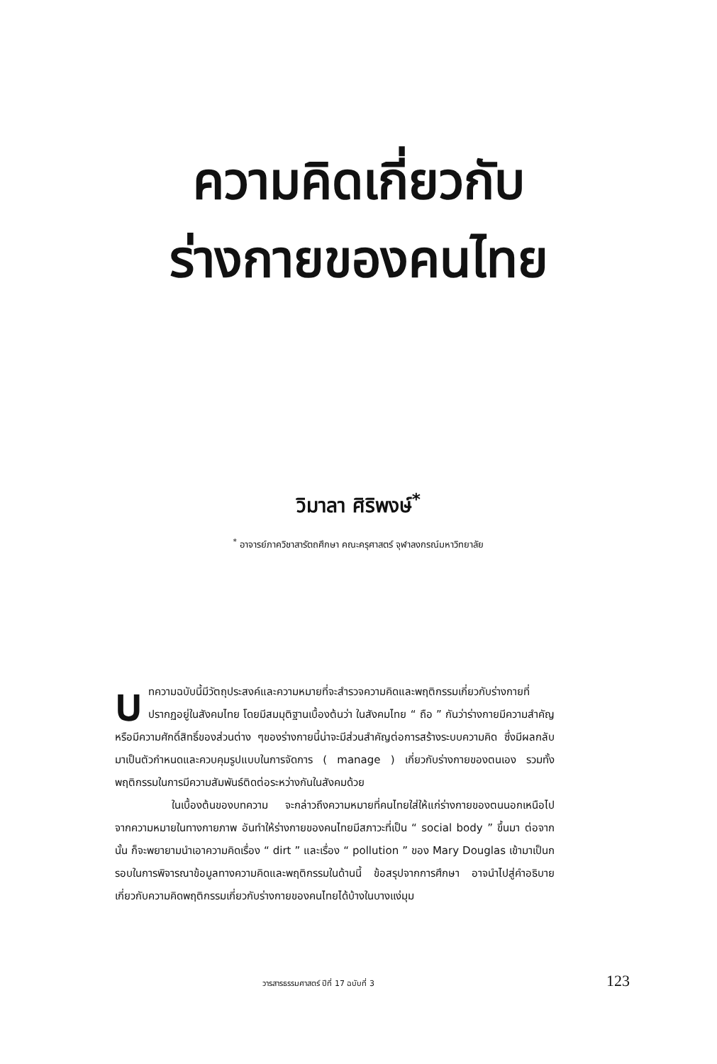ความคิดเกี่ยวกับ
ร่างกายของคนไทย
วิมาลา ศิริพงษ์<sup>*</sup>
<sup>*</sup> อาจารย์ภาควิชาสารัตถศึกษา คณะครุศาสตร์ จุฬาลงกรณ์มหาวิทยาลัย
บทความฉบับนี้มีวัตถุประสงค์และความหมายที่จะสำรวจความคิดและพฤติกรรมเกี่ยวกับร่างกายที่ปรากฏอยู่ในสังคมไทย โดยมีสมมุติฐานเบื้องต้นว่า ในสังคมไทย “ ถือ ” กันว่าร่างกายมีความสำคัญ หรือมีความศักดิ์สิทธิ์ของส่วนต่าง ๆของร่างกายนี้น่าจะมีส่วนสำคัญต่อการสร้างระบบความคิด ซึ่งมีผลกลับมาเป็นตัวกำหนดและควบคุมรูปแบบในการจัดการ ( manage ) เกี่ยวกับร่างกายของตนเอง รวมทั้งพฤติกรรมในการมีความสัมพันธ์ติดต่อระหว่างกันในสังคมด้วย
ในเบื้องต้นของบทความ จะกล่าวถึงความหมายที่คนไทยใส่ให้แก่ร่างกายของตนนอกเหนือไปจากความหมายในทางกายภาพ อันทำให้ร่างกายของคนไทยมีสภาวะที่เป็น “ social body ” ขึ้นมา ต่อจากนั้น ก็จะพยายามนำเอาความคิดเรื่อง “ dirt ” และเรื่อง “ pollution ” ของ Mary Douglas เข้ามาเป็นกรอบในการพิจารณาข้อมูลทางความคิดและพฤติกรรมในด้านนี้ ข้อสรุปจากการศึกษา อาจนำไปสู่คำอธิบายเกี่ยวกับความคิดพฤติกรรมเกี่ยวกับร่างกายของคนไทยได้บ้างในบางแง่มุม
วารสารธรรมศาสตร์ ปีที่ 17 ฉบับที่ 3 123